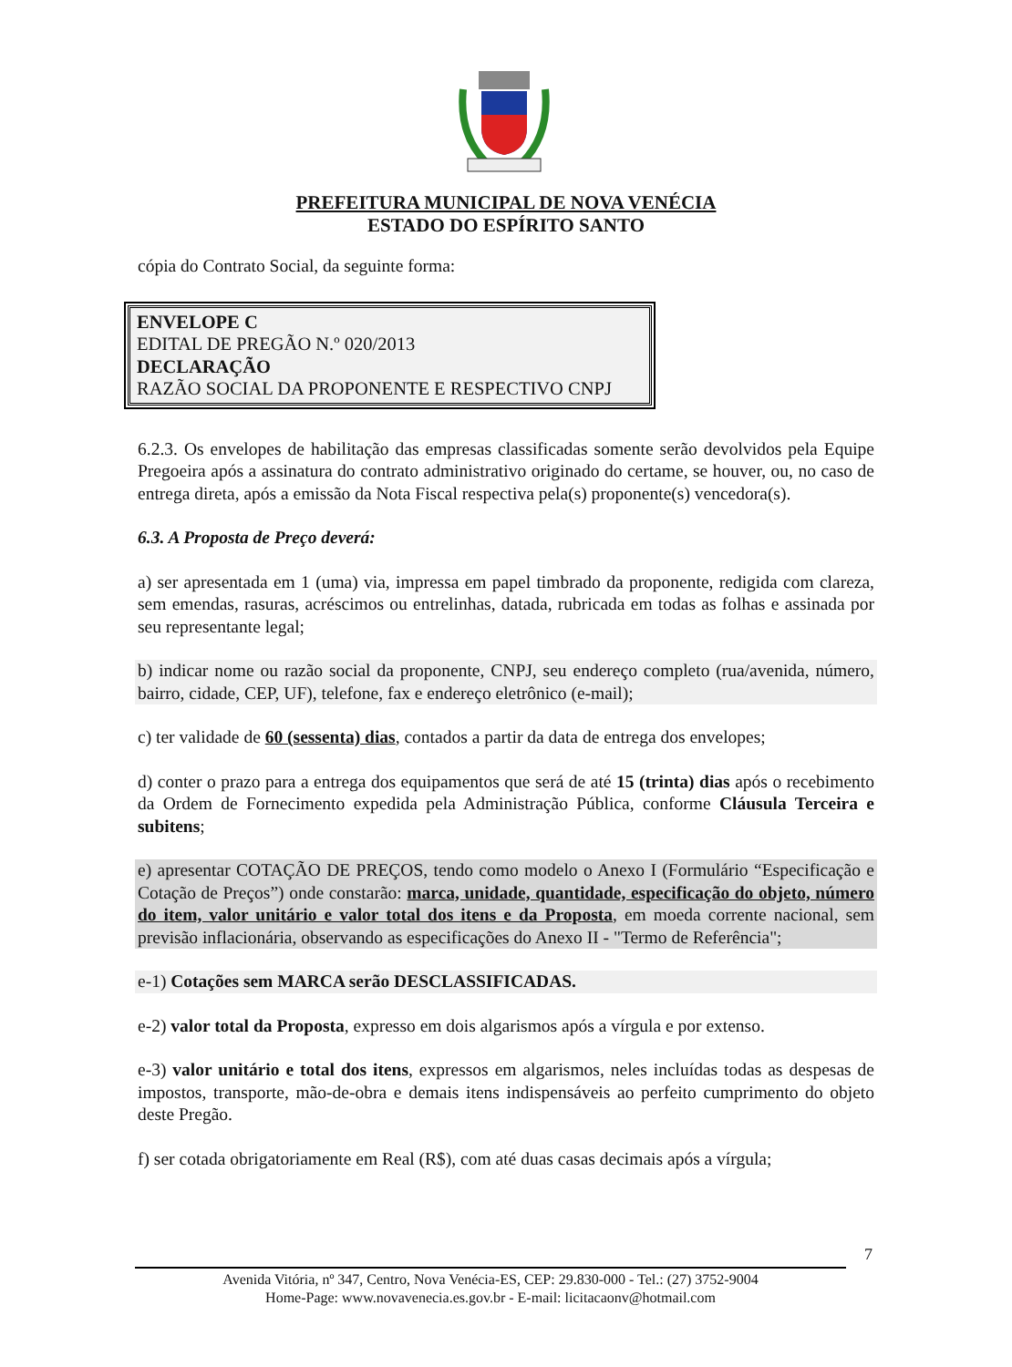PREFEITURA MUNICIPAL DE NOVA VENÉCIA
ESTADO DO ESPÍRITO SANTO
cópia do Contrato Social, da seguinte forma:
ENVELOPE C
EDITAL DE PREGÃO N.º 020/2013
DECLARAÇÃO
RAZÃO SOCIAL DA PROPONENTE E RESPECTIVO CNPJ
6.2.3. Os envelopes de habilitação das empresas classificadas somente serão devolvidos pela Equipe Pregoeira após a assinatura do contrato administrativo originado do certame, se houver, ou, no caso de entrega direta, após a emissão da Nota Fiscal respectiva pela(s) proponente(s) vencedora(s).
6.3. A Proposta de Preço deverá:
a) ser apresentada em 1 (uma) via, impressa em papel timbrado da proponente, redigida com clareza, sem emendas, rasuras, acréscimos ou entrelinhas, datada, rubricada em todas as folhas e assinada por seu representante legal;
b) indicar nome ou razão social da proponente, CNPJ, seu endereço completo (rua/avenida, número, bairro, cidade, CEP, UF), telefone, fax e endereço eletrônico (e-mail);
c) ter validade de 60 (sessenta) dias, contados a partir da data de entrega dos envelopes;
d) conter o prazo para a entrega dos equipamentos que será de até 15 (trinta) dias após o recebimento da Ordem de Fornecimento expedida pela Administração Pública, conforme Cláusula Terceira e subitens;
e) apresentar COTAÇÃO DE PREÇOS, tendo como modelo o Anexo I (Formulário “Especificação e Cotação de Preços”) onde constarão: marca, unidade, quantidade, especificação do objeto, número do item, valor unitário e valor total dos itens e da Proposta, em moeda corrente nacional, sem previsão inflacionária, observando as especificações do Anexo II - "Termo de Referência";
e-1) Cotações sem MARCA serão DESCLASSIFICADAS.
e-2) valor total da Proposta, expresso em dois algarismos após a vírgula e por extenso.
e-3) valor unitário e total dos itens, expressos em algarismos, neles incluídas todas as despesas de impostos, transporte, mão-de-obra e demais itens indispensáveis ao perfeito cumprimento do objeto deste Pregão.
f) ser cotada obrigatoriamente em Real (R$), com até duas casas decimais após a vírgula;
7
Avenida Vitória, nº 347, Centro, Nova Venécia-ES, CEP: 29.830-000 - Tel.: (27) 3752-9004
Home-Page: www.novavenecia.es.gov.br - E-mail: licitacaonv@hotmail.com